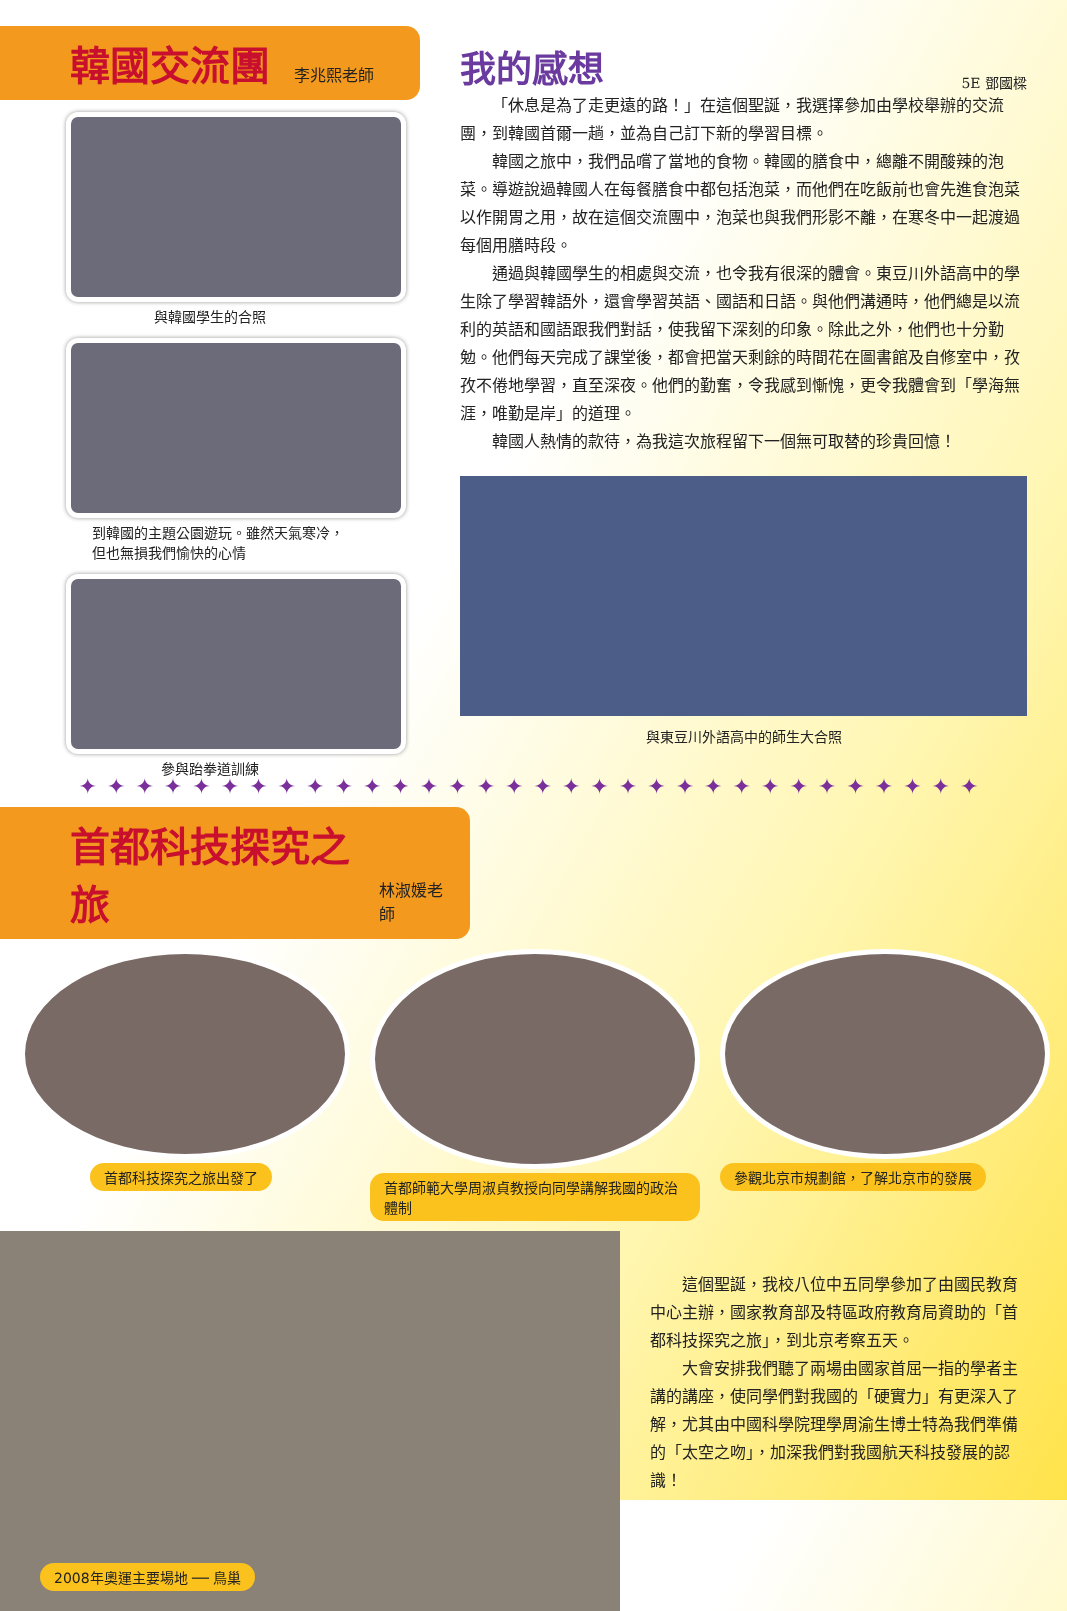韓國交流團
李兆熙老師
與韓國學生的合照
到韓國的主題公園遊玩。雖然天氣寒冷，
但也無損我們愉快的心情
參與跆拳道訓練
我的感想 5E 鄧國樑
「休息是為了走更遠的路！」在這個聖誕，我選擇參加由學校舉辦的交流團，到韓國首爾一趟，並為自己訂下新的學習目標。
韓國之旅中，我們品嚐了當地的食物。韓國的膳食中，總離不開酸辣的泡菜。導遊說過韓國人在每餐膳食中都包括泡菜，而他們在吃飯前也會先進食泡菜以作開胃之用，故在這個交流團中，泡菜也與我們形影不離，在寒冬中一起渡過每個用膳時段。
通過與韓國學生的相處與交流，也令我有很深的體會。東豆川外語高中的學生除了學習韓語外，還會學習英語、國語和日語。與他們溝通時，他們總是以流利的英語和國語跟我們對話，使我留下深刻的印象。除此之外，他們也十分勤勉。他們每天完成了課堂後，都會把當天剩餘的時間花在圖書館及自修室中，孜孜不倦地學習，直至深夜。他們的勤奮，令我感到慚愧，更令我體會到「學海無涯，唯勤是岸」的道理。
韓國人熱情的款待，為我這次旅程留下一個無可取替的珍貴回憶！
與東豆川外語高中的師生大合照
✦✦✦✦✦✦✦✦✦✦✦✦✦✦✦✦✦✦✦✦✦✦✦✦✦✦✦✦✦✦✦✦
首都科技探究之旅
林淑媛老師
首都科技探究之旅出發了
首都師範大學周淑貞教授向同學講解我國的政治體制
參觀北京市規劃館，了解北京市的發展
2008年奧運主要場地 ── 鳥巢
這個聖誕，我校八位中五同學參加了由國民教育中心主辦，國家教育部及特區政府教育局資助的「首都科技探究之旅」，到北京考察五天。
大會安排我們聽了兩場由國家首屈一指的學者主講的講座，使同學們對我國的「硬實力」有更深入了解，尤其由中國科學院理學周渝生博士特為我們準備的「太空之吻」，加深我們對我國航天科技發展的認識！